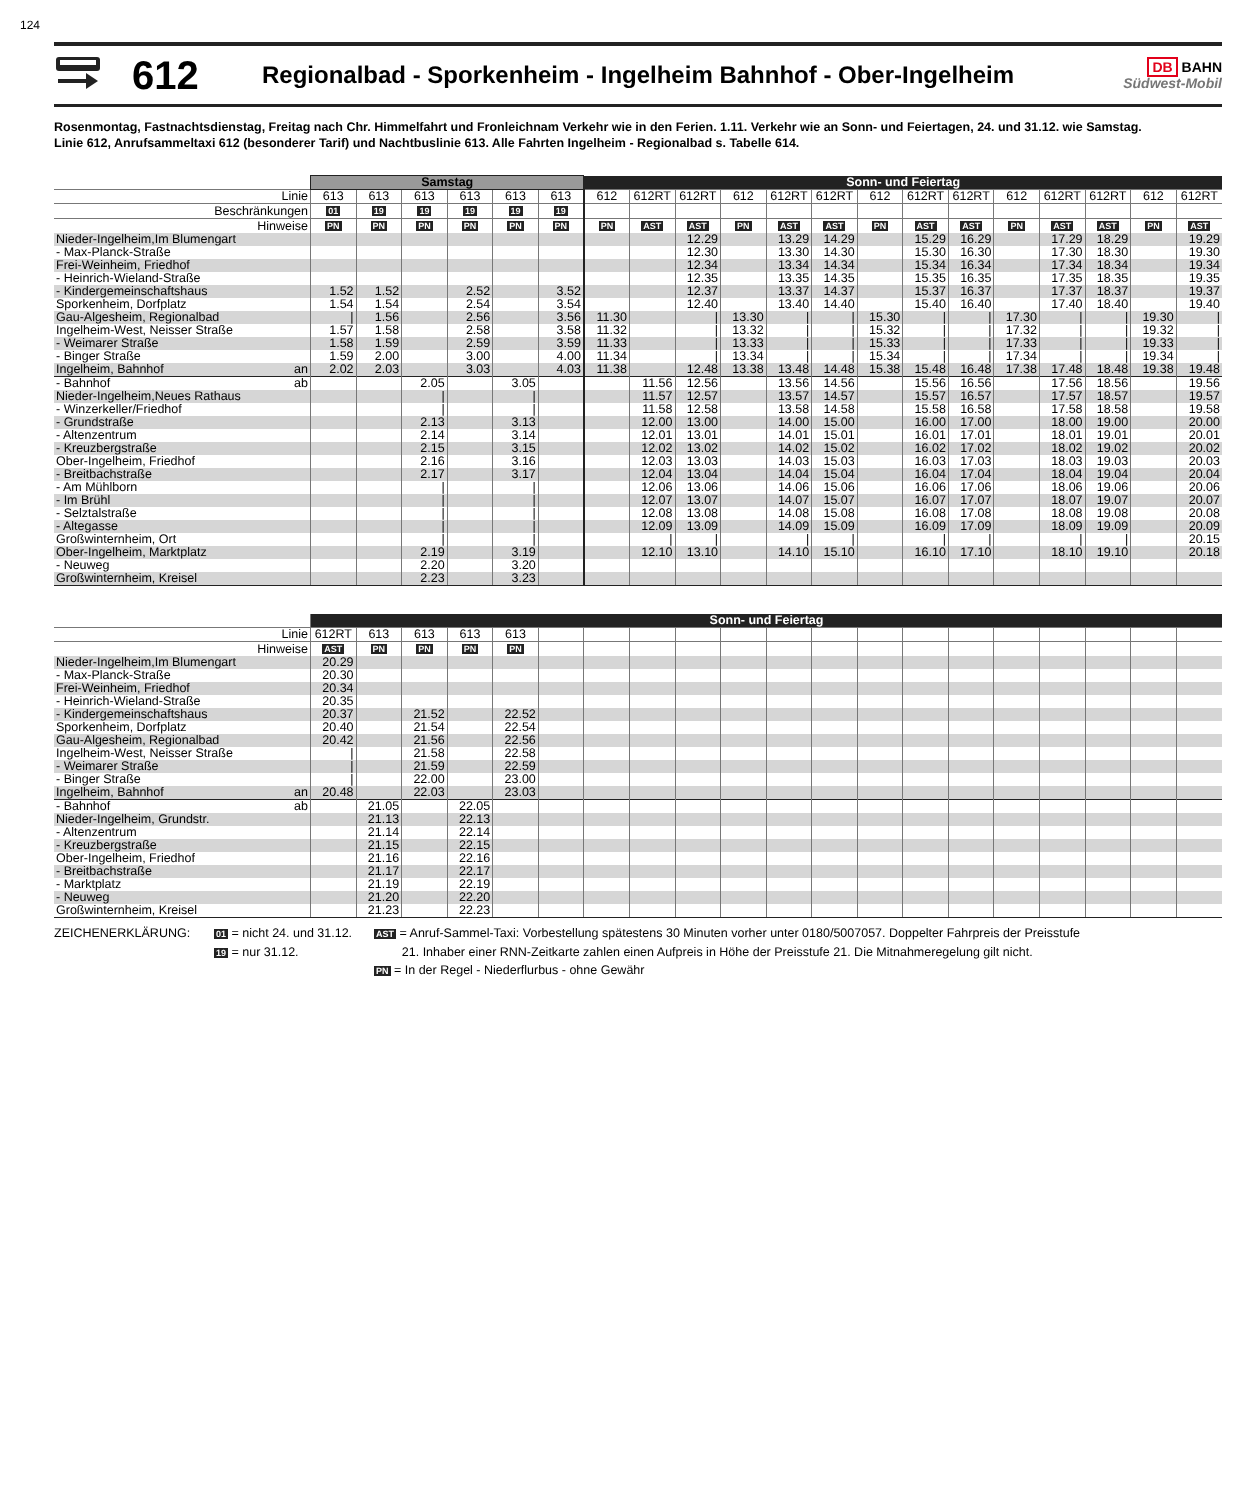124
612
Regionalbad - Sporkenheim - Ingelheim Bahnhof - Ober-Ingelheim
DB BAHN
Südwest-Mobil
Rosenmontag, Fastnachtsdienstag, Freitag nach Chr. Himmelfahrt und Fronleichnam Verkehr wie in den Ferien. 1.11. Verkehr wie an Sonn- und Feiertagen, 24. und 31.12. wie Samstag.
Linie 612, Anrufsammeltaxi 612 (besonderer Tarif) und Nachtbuslinie 613. Alle Fahrten Ingelheim - Regionalbad s. Tabelle 614.
| | Samstag | | | | | | Sonn- und Feiertag | | | | | | | | | | | | | |
| Linie | 613 | 613 | 613 | 613 | 613 | 613 | 612 | 612RT | 612RT | 612 | 612RT | 612RT | 612 | 612RT | 612RT | 612 | 612RT | 612RT | 612 | 612RT |
| Beschränkungen | 01 | 19 | 19 | 19 | 19 | 19 | | | | | | | | | | | | | | |
| Hinweise | PN | PN | PN | PN | PN | PN | PN | AST | AST | PN | AST | AST | PN | AST | AST | PN | AST | AST | PN | AST |
| Nieder-Ingelheim,Im Blumengart | | | | | | | | | 12.29 | | 13.29 | 14.29 | | 15.29 | 16.29 | | 17.29 | 18.29 | | 19.29 |
| - Max-Planck-Straße | | | | | | | | | 12.30 | | 13.30 | 14.30 | | 15.30 | 16.30 | | 17.30 | 18.30 | | 19.30 |
| Frei-Weinheim, Friedhof | | | | | | | | | 12.34 | | 13.34 | 14.34 | | 15.34 | 16.34 | | 17.34 | 18.34 | | 19.34 |
| - Heinrich-Wieland-Straße | | | | | | | | | 12.35 | | 13.35 | 14.35 | | 15.35 | 16.35 | | 17.35 | 18.35 | | 19.35 |
| - Kindergemeinschaftshaus | 1.52 | 1.52 | | 2.52 | | 3.52 | | | 12.37 | | 13.37 | 14.37 | | 15.37 | 16.37 | | 17.37 | 18.37 | | 19.37 |
| Sporkenheim, Dorfplatz | 1.54 | 1.54 | | 2.54 | | 3.54 | | | 12.40 | | 13.40 | 14.40 | | 15.40 | 16.40 | | 17.40 | 18.40 | | 19.40 |
| Gau-Algesheim, Regionalbad | / | 1.56 | | 2.56 | | 3.56 | 11.30 | | / | 13.30 | / | / | 15.30 | / | / | 17.30 | / | / | 19.30 | / |
| Ingelheim-West, Neisser Straße | 1.57 | 1.58 | | 2.58 | | 3.58 | 11.32 | | / | 13.32 | / | / | 15.32 | / | / | 17.32 | / | / | 19.32 | / |
| - Weimarer Straße | 1.58 | 1.59 | | 2.59 | | 3.59 | 11.33 | | / | 13.33 | / | / | 15.33 | / | / | 17.33 | / | / | 19.33 | / |
| - Binger Straße | 1.59 | 2.00 | | 3.00 | | 4.00 | 11.34 | | / | 13.34 | / | / | 15.34 | / | / | 17.34 | / | / | 19.34 | / |
| Ingelheim, Bahnhof an | 2.02 | 2.03 | | 3.03 | | 4.03 | 11.38 | | 12.48 | 13.38 | 13.48 | 14.48 | 15.38 | 15.48 | 16.48 | 17.38 | 17.48 | 18.48 | 19.38 | 19.48 |
| - Bahnhof ab | | | 2.05 | | 3.05 | | | 11.56 | 12.56 | | 13.56 | 14.56 | | 15.56 | 16.56 | | 17.56 | 18.56 | | 19.56 |
| Nieder-Ingelheim,Neues Rathaus | | | / | | / | | | 11.57 | 12.57 | | 13.57 | 14.57 | | 15.57 | 16.57 | | 17.57 | 18.57 | | 19.57 |
| - Winzerkeller/Friedhof | | | / | | / | | | 11.58 | 12.58 | | 13.58 | 14.58 | | 15.58 | 16.58 | | 17.58 | 18.58 | | 19.58 |
| - Grundstraße | | | 2.13 | | 3.13 | | | 12.00 | 13.00 | | 14.00 | 15.00 | | 16.00 | 17.00 | | 18.00 | 19.00 | | 20.00 |
| - Altenzentrum | | | 2.14 | | 3.14 | | | 12.01 | 13.01 | | 14.01 | 15.01 | | 16.01 | 17.01 | | 18.01 | 19.01 | | 20.01 |
| - Kreuzbergstraße | | | 2.15 | | 3.15 | | | 12.02 | 13.02 | | 14.02 | 15.02 | | 16.02 | 17.02 | | 18.02 | 19.02 | | 20.02 |
| Ober-Ingelheim, Friedhof | | | 2.16 | | 3.16 | | | 12.03 | 13.03 | | 14.03 | 15.03 | | 16.03 | 17.03 | | 18.03 | 19.03 | | 20.03 |
| - Breitbachstraße | | | 2.17 | | 3.17 | | | 12.04 | 13.04 | | 14.04 | 15.04 | | 16.04 | 17.04 | | 18.04 | 19.04 | | 20.04 |
| - Am Mühlborn | | | / | | / | | | 12.06 | 13.06 | | 14.06 | 15.06 | | 16.06 | 17.06 | | 18.06 | 19.06 | | 20.06 |
| - Im Brühl | | | / | | / | | | 12.07 | 13.07 | | 14.07 | 15.07 | | 16.07 | 17.07 | | 18.07 | 19.07 | | 20.07 |
| - Selztalstraße | | | / | | / | | | 12.08 | 13.08 | | 14.08 | 15.08 | | 16.08 | 17.08 | | 18.08 | 19.08 | | 20.08 |
| - Altegasse | | | / | | / | | | 12.09 | 13.09 | | 14.09 | 15.09 | | 16.09 | 17.09 | | 18.09 | 19.09 | | 20.09 |
| Großwinternheim, Ort | | | / | | / | | | / | / | | / | / | | / | / | | / | / | | 20.15 |
| Ober-Ingelheim, Marktplatz | | | 2.19 | | 3.19 | | | 12.10 | 13.10 | | 14.10 | 15.10 | | 16.10 | 17.10 | | 18.10 | 19.10 | | 20.18 |
| - Neuweg | | | 2.20 | | 3.20 | | | | | | | | | | | | | | | |
| Großwinternheim, Kreisel | | | 2.23 | | 3.23 | | | | | | | | | | | | | | | |
| | Sonn- und Feiertag | | | | | | | | | | | | | | | | | | | |
| Linie | 612RT | 613 | 613 | 613 | 613 | | | | | | | | | | | | | | | |
| Hinweise | AST | PN | PN | PN | PN | | | | | | | | | | | | | | | |
| Nieder-Ingelheim,Im Blumengart | 20.29 | | | | | | | | | | | | | | | | | | | |
| - Max-Planck-Straße | 20.30 | | | | | | | | | | | | | | | | | | | |
| Frei-Weinheim, Friedhof | 20.34 | | | | | | | | | | | | | | | | | | | |
| - Heinrich-Wieland-Straße | 20.35 | | | | | | | | | | | | | | | | | | | |
| - Kindergemeinschaftshaus | 20.37 | | 21.52 | | 22.52 | | | | | | | | | | | | | | | |
| Sporkenheim, Dorfplatz | 20.40 | | 21.54 | | 22.54 | | | | | | | | | | | | | | | |
| Gau-Algesheim, Regionalbad | 20.42 | | 21.56 | | 22.56 | | | | | | | | | | | | | | | |
| Ingelheim-West, Neisser Straße | / | | 21.58 | | 22.58 | | | | | | | | | | | | | | | |
| - Weimarer Straße | / | | 21.59 | | 22.59 | | | | | | | | | | | | | | | |
| - Binger Straße | / | | 22.00 | | 23.00 | | | | | | | | | | | | | | | |
| Ingelheim, Bahnhof an | 20.48 | | 22.03 | | 23.03 | | | | | | | | | | | | | | | |
| - Bahnhof ab | | 21.05 | | 22.05 | | | | | | | | | | | | | | | | |
| Nieder-Ingelheim, Grundstr. | | 21.13 | | 22.13 | | | | | | | | | | | | | | | | |
| - Altenzentrum | | 21.14 | | 22.14 | | | | | | | | | | | | | | | | |
| - Kreuzbergstraße | | 21.15 | | 22.15 | | | | | | | | | | | | | | | | |
| Ober-Ingelheim, Friedhof | | 21.16 | | 22.16 | | | | | | | | | | | | | | | | |
| - Breitbachstraße | | 21.17 | | 22.17 | | | | | | | | | | | | | | | | |
| - Marktplatz | | 21.19 | | 22.19 | | | | | | | | | | | | | | | | |
| - Neuweg | | 21.20 | | 22.20 | | | | | | | | | | | | | | | | |
| Großwinternheim, Kreisel | | 21.23 | | 22.23 | | | | | | | | | | | | | | | | |
ZEICHENERKLÄRUNG:
01 = nicht 24. und 31.12.
19 = nur 31.12.
AST = Anruf-Sammel-Taxi: Vorbestellung spätestens 30 Minuten vorher unter 0180/5007057. Doppelter Fahrpreis der Preisstufe
21. Inhaber einer RNN-Zeitkarte zahlen einen Aufpreis in Höhe der Preisstufe 21. Die Mitnahmeregelung gilt nicht.
PN = In der Regel - Niederflurbus - ohne Gewähr